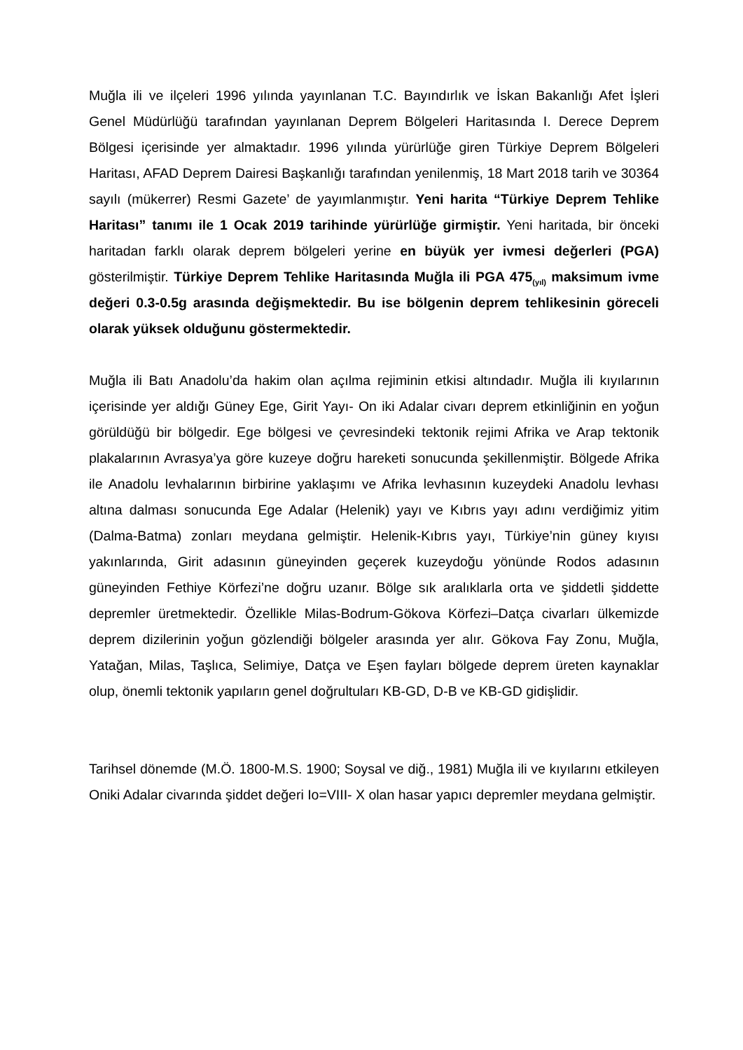Muğla ili ve ilçeleri 1996 yılında yayınlanan T.C. Bayındırlık ve İskan Bakanlığı Afet İşleri Genel Müdürlüğü tarafından yayınlanan Deprem Bölgeleri Haritasında I. Derece Deprem Bölgesi içerisinde yer almaktadır. 1996 yılında yürürlüğe giren Türkiye Deprem Bölgeleri Haritası, AFAD Deprem Dairesi Başkanlığı tarafından yenilenmiş, 18 Mart 2018 tarih ve 30364 sayılı (mükerrer) Resmi Gazete’ de yayımlanmıştır. Yeni harita “Türkiye Deprem Tehlike Haritası” tanımı ile 1 Ocak 2019 tarihinde yürürlüğe girmiştir. Yeni haritada, bir önceki haritadan farklı olarak deprem bölgeleri yerine en büyük yer ivmesi değerleri (PGA) gösterilmiştir. Türkiye Deprem Tehlike Haritasında Muğla ili PGA 475<sub>(yıl)</sub> maksimum ivme değeri 0.3-0.5g arasında değişmektedir. Bu ise bölgenin deprem tehlikesinin göreceli olarak yüksek olduğunu göstermektedir.
Muğla ili Batı Anadolu’da hakim olan açılma rejiminin etkisi altındadır. Muğla ili kıyılarının içerisinde yer aldığı Güney Ege, Girit Yayı- On iki Adalar civarı deprem etkinliğinin en yoğun görüldüğü bir bölgedir. Ege bölgesi ve çevresindeki tektonik rejimi Afrika ve Arap tektonik plakalarının Avrasya’ya göre kuzeye doğru hareketi sonucunda şekillenmiştir. Bölgede Afrika ile Anadolu levhalarının birbirine yaklaşımı ve Afrika levhasının kuzeydeki Anadolu levhası altına dalması sonucunda Ege Adalar (Helenik) yayı ve Kıbrıs yayı adını verdiğimiz yitim (Dalma-Batma) zonları meydana gelmiştir. Helenik-Kıbrıs yayı, Türkiye’nin güney kıyısı yakınlarında, Girit adasının güneyinden geçerek kuzeydoğu yönünde Rodos adasının güneyinden Fethiye Körfezi’ne doğru uzanır. Bölge sık aralıklarla orta ve şiddetli şiddette depremler üretmektedir. Özellikle Milas-Bodrum-Gökova Körfezi–Datça civarları ülkemizde deprem dizilerinin yoğun gözlendiği bölgeler arasında yer alır. Gökova Fay Zonu, Muğla, Yatağan, Milas, Taşlıca, Selimiye, Datça ve Eşen fayları bölgede deprem üreten kaynaklar olup, önemli tektonik yapıların genel doğrultuları KB-GD, D-B ve KB-GD gidişlidir.
Tarihsel dönemde (M.Ö. 1800-M.S. 1900; Soysal ve diğ., 1981) Muğla ili ve kıyılarını etkileyen Oniki Adalar civarında şiddet değeri Io=VIII- X olan hasar yapıcı depremler meydana gelmiştir.